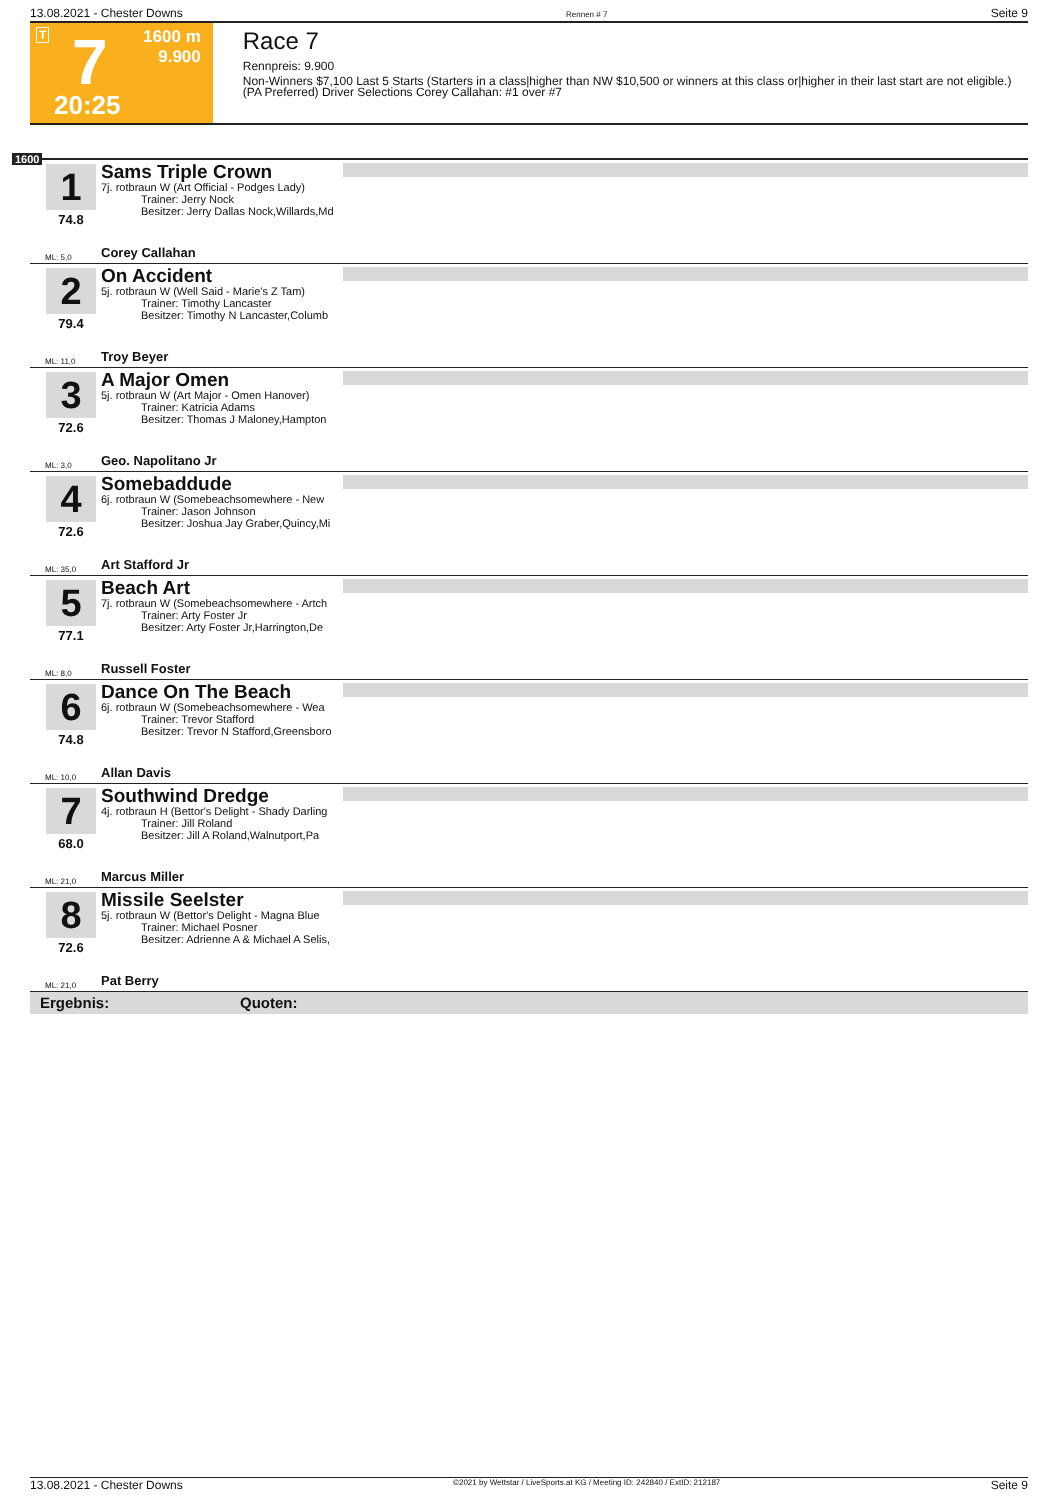13.08.2021 - Chester Downs Rennen # 7 Seite 9
T 7
1600 m
9.900
20:25
Race 7
Rennpreis: 9.900
Non-Winners $7,100 Last 5 Starts (Starters in a class|higher than NW $10,500 or winners at this class or|higher in their last start are not eligible.) (PA Preferred) Driver Selections Corey Callahan: #1 over #7
1600
1
74.8
Sams Triple Crown
7j. rotbraun W (Art Official - Podges Lady)
Trainer: Jerry Nock
Besitzer: Jerry Dallas Nock,Willards,Md
ML: 5,0 Corey Callahan
2
79.4
On Accident
5j. rotbraun W (Well Said - Marie's Z Tam)
Trainer: Timothy Lancaster
Besitzer: Timothy N Lancaster,Columb
ML: 11,0 Troy Beyer
3
72.6
A Major Omen
5j. rotbraun W (Art Major - Omen Hanover)
Trainer: Katricia Adams
Besitzer: Thomas J Maloney,Hampton
ML: 3,0 Geo. Napolitano Jr
4
72.6
Somebaddude
6j. rotbraun W (Somebeachsomewhere - New
Trainer: Jason Johnson
Besitzer: Joshua Jay Graber,Quincy,Mi
ML: 35,0 Art Stafford Jr
5
77.1
Beach Art
7j. rotbraun W (Somebeachsomewhere - Artch
Trainer: Arty Foster Jr
Besitzer: Arty Foster Jr,Harrington,De
ML: 8,0 Russell Foster
6
74.8
Dance On The Beach
6j. rotbraun W (Somebeachsomewhere - Wea
Trainer: Trevor Stafford
Besitzer: Trevor N Stafford,Greensboro
ML: 10,0 Allan Davis
7
68.0
Southwind Dredge
4j. rotbraun H (Bettor's Delight - Shady Darling
Trainer: Jill Roland
Besitzer: Jill A Roland,Walnutport,Pa
ML: 21,0 Marcus Miller
8
72.6
Missile Seelster
5j. rotbraun W (Bettor's Delight - Magna Blue
Trainer: Michael Posner
Besitzer: Adrienne A & Michael A Selis,
ML: 21,0 Pat Berry
Ergebnis: Quoten:
13.08.2021 - Chester Downs ©2021 by Wettstar / LiveSports.at KG / Meeting ID: 242840 / ExtID: 212187 Seite 9